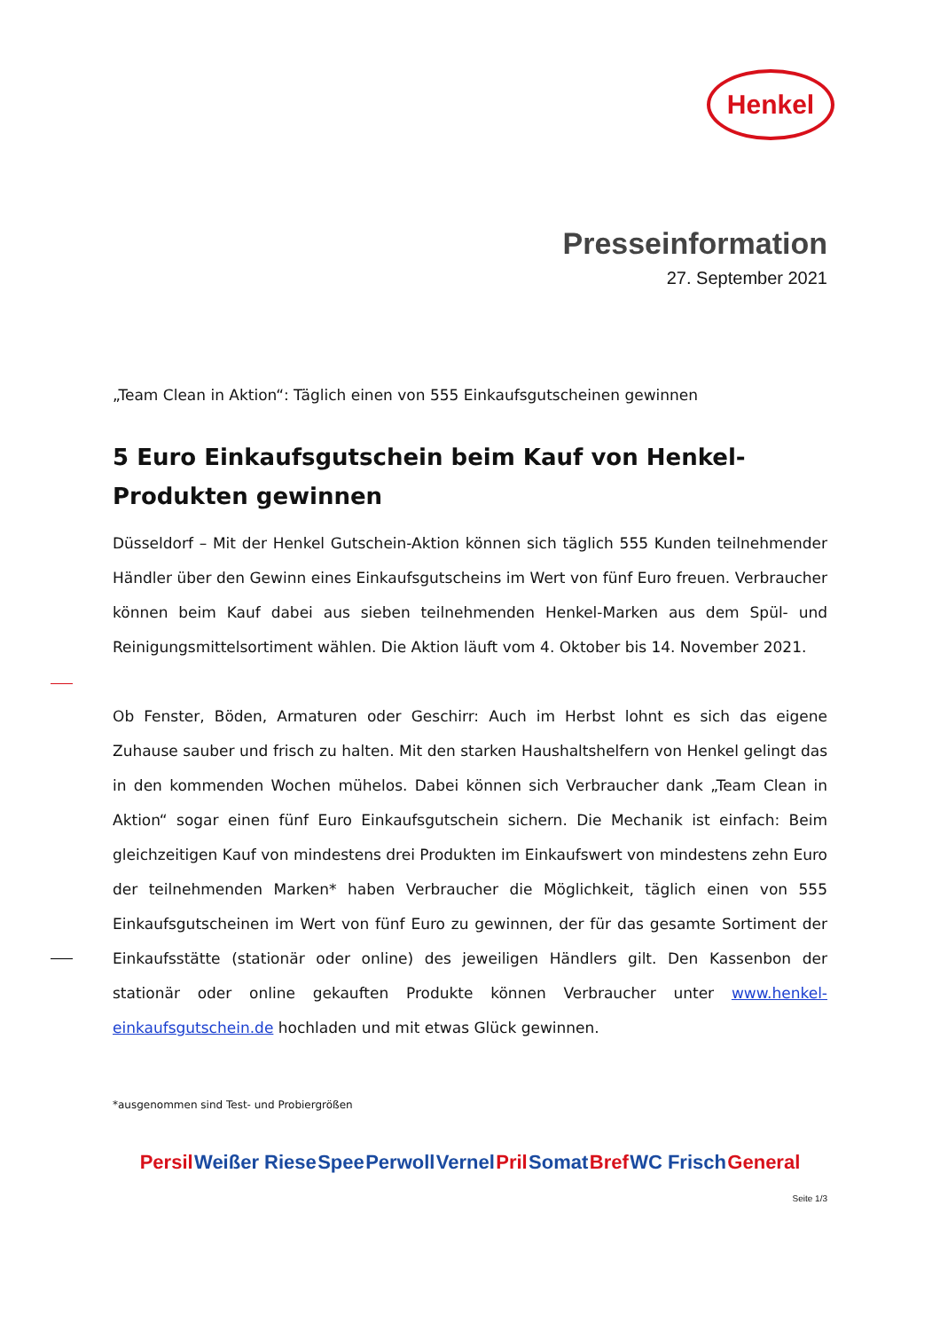Henkel
Presseinformation
27. September 2021
„Team Clean in Aktion“: Täglich einen von 555 Einkaufsgutscheinen gewinnen
5 Euro Einkaufsgutschein beim Kauf von Henkel-Produkten gewinnen
Düsseldorf – Mit der Henkel Gutschein-Aktion können sich täglich 555 Kunden teilnehmender Händler über den Gewinn eines Einkaufsgutscheins im Wert von fünf Euro freuen. Verbraucher können beim Kauf dabei aus sieben teilnehmenden Henkel-Marken aus dem Spül- und Reinigungsmittelsortiment wählen. Die Aktion läuft vom 4. Oktober bis 14. November 2021.
Ob Fenster, Böden, Armaturen oder Geschirr: Auch im Herbst lohnt es sich das eigene Zuhause sauber und frisch zu halten. Mit den starken Haushaltshelfern von Henkel gelingt das in den kommenden Wochen mühelos. Dabei können sich Verbraucher dank „Team Clean in Aktion“ sogar einen fünf Euro Einkaufsgutschein sichern. Die Mechanik ist einfach: Beim gleichzeitigen Kauf von mindestens drei Produkten im Einkaufswert von mindestens zehn Euro der teilnehmenden Marken* haben Verbraucher die Möglichkeit, täglich einen von 555 Einkaufsgutscheinen im Wert von fünf Euro zu gewinnen, der für das gesamte Sortiment der Einkaufsstätte (stationär oder online) des jeweiligen Händlers gilt. Den Kassenbon der stationär oder online gekauften Produkte können Verbraucher unter www.henkel-einkaufsgutschein.de hochladen und mit etwas Glück gewinnen.
*ausgenommen sind Test- und Probiergrößen
Persil Weißer Riese Spee Perwoll Vernel Pril Somat Bref WC Frisch General
Seite 1/3